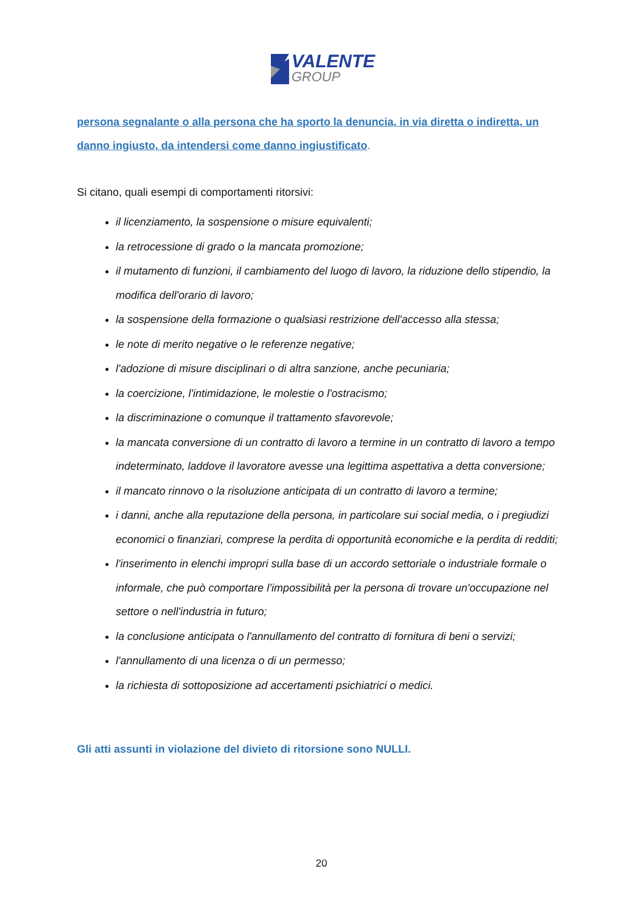VALENTE
GROUP
persona segnalante o alla persona che ha sporto la denuncia, in via diretta o indiretta, un danno ingiusto, da intendersi come danno ingiustificato.
Si citano, quali esempi di comportamenti ritorsivi:
il licenziamento, la sospensione o misure equivalenti;
la retrocessione di grado o la mancata promozione;
il mutamento di funzioni, il cambiamento del luogo di lavoro, la riduzione dello stipendio, la modifica dell'orario di lavoro;
la sospensione della formazione o qualsiasi restrizione dell'accesso alla stessa;
le note di merito negative o le referenze negative;
l'adozione di misure disciplinari o di altra sanzione, anche pecuniaria;
la coercizione, l'intimidazione, le molestie o l'ostracismo;
la discriminazione o comunque il trattamento sfavorevole;
la mancata conversione di un contratto di lavoro a termine in un contratto di lavoro a tempo indeterminato, laddove il lavoratore avesse una legittima aspettativa a detta conversione;
il mancato rinnovo o la risoluzione anticipata di un contratto di lavoro a termine;
i danni, anche alla reputazione della persona, in particolare sui social media, o i pregiudizi economici o finanziari, comprese la perdita di opportunità economiche e la perdita di redditi;
l'inserimento in elenchi impropri sulla base di un accordo settoriale o industriale formale o informale, che può comportare l’impossibilità per la persona di trovare un'occupazione nel settore o nell'industria in futuro;
la conclusione anticipata o l'annullamento del contratto di fornitura di beni o servizi;
l'annullamento di una licenza o di un permesso;
la richiesta di sottoposizione ad accertamenti psichiatrici o medici.
Gli atti assunti in violazione del divieto di ritorsione sono NULLI.
20